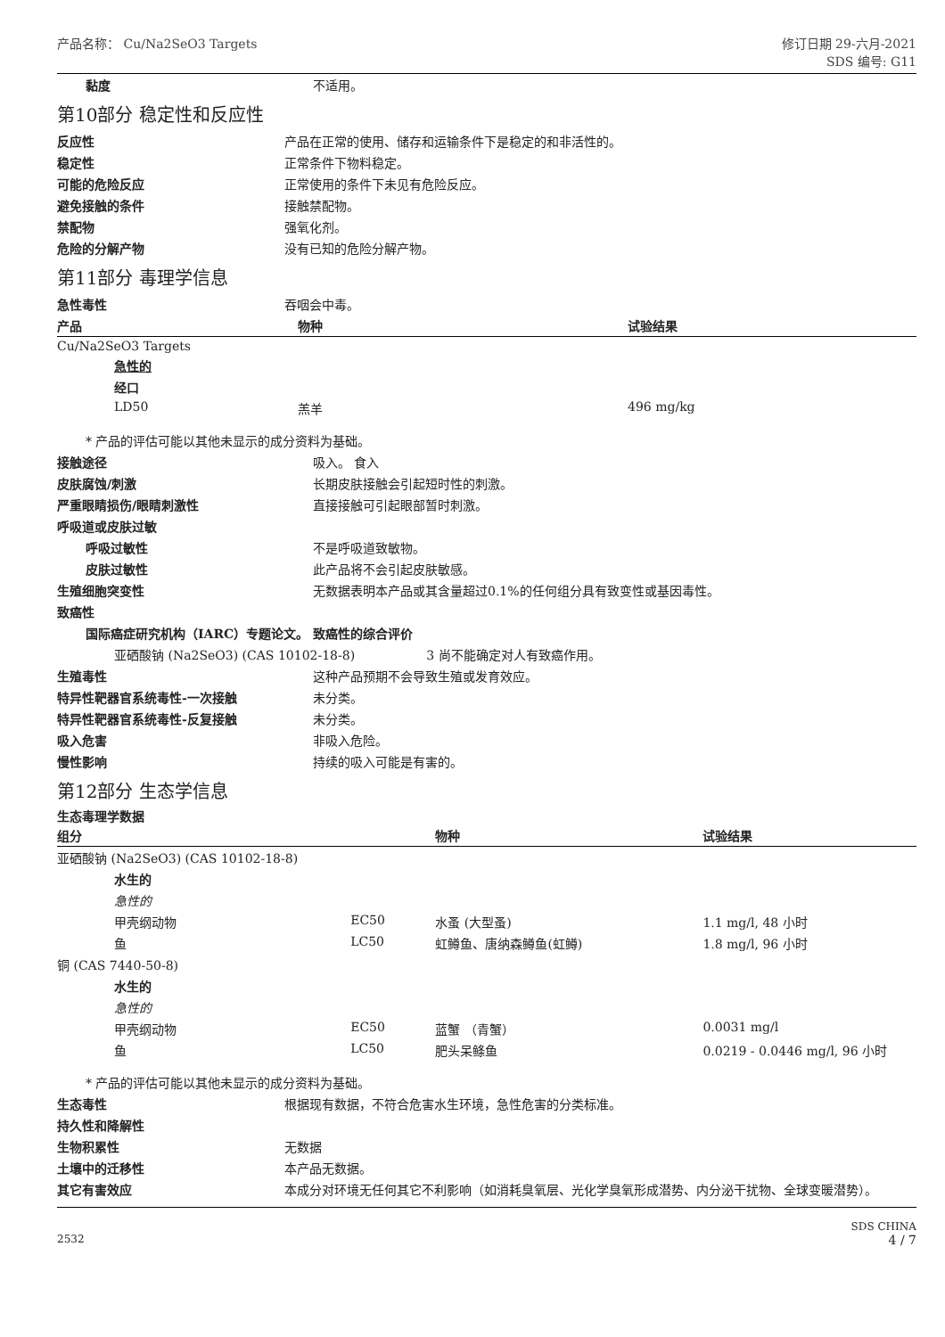产品名称： Cu/Na2SeO3 Targets 修订日期 29-六月-2021
SDS 编号: G11
| 黏度 | 不适用。 |
第10部分 稳定性和反应性
| 反应性 | 产品在正常的使用、储存和运输条件下是稳定的和非活性的。 |
| 稳定性 | 正常条件下物料稳定。 |
| 可能的危险反应 | 正常使用的条件下未见有危险反应。 |
| 避免接触的条件 | 接触禁配物。 |
| 禁配物 | 强氧化剂。 |
| 危险的分解产物 | 没有已知的危险分解产物。 |
第11部分 毒理学信息
| 急性毒性 | 吞咽会中毒。 |
| 产品 | 物种 | 试验结果 |
| --- | --- | --- |
| Cu/Na2SeO3 Targets | | |
| 急性的 | | |
| 经口 | | |
| LD50 | 羔羊 | 496 mg/kg |
* 产品的评估可能以其他未显示的成分资料为基础。
| 接触途径 | 吸入。 食入 |
| 皮肤腐蚀/刺激 | 长期皮肤接触会引起短时性的刺激。 |
| 严重眼睛损伤/眼睛刺激性 | 直接接触可引起眼部暂时刺激。 |
| 呼吸道或皮肤过敏 | |
| 呼吸过敏性 | 不是呼吸道致敏物。 |
| 皮肤过敏性 | 此产品将不会引起皮肤敏感。 |
| 生殖细胞突变性 | 无数据表明本产品或其含量超过0.1%的任何组分具有致变性或基因毒性。 |
| 致癌性 | |
| 国际癌症研究机构（IARC）专题论文。 致癌性的综合评价 | |
| 亚硒酸钠 (Na2SeO3) (CAS 10102-18-8) 3 尚不能确定对人有致癌作用。 | |
| 生殖毒性 | 这种产品预期不会导致生殖或发育效应。 |
| 特异性靶器官系统毒性-一次接触 | 未分类。 |
| 特异性靶器官系统毒性-反复接触 | 未分类。 |
| 吸入危害 | 非吸入危险。 |
| 慢性影响 | 持续的吸入可能是有害的。 |
第12部分 生态学信息
生态毒理学数据
| 组分 | | 物种 | 试验结果 |
| --- | --- | --- | --- |
| 亚硒酸钠 (Na2SeO3) (CAS 10102-18-8) | | | |
| 水生的 | | | |
| 急性的 | | | |
| 甲壳纲动物 | EC50 | 水蚤 (大型蚤) | 1.1 mg/l, 48 小时 |
| 鱼 | LC50 | 虹鳟鱼、唐纳森鳟鱼(虹鳟) | 1.8 mg/l, 96 小时 |
| 铜 (CAS 7440-50-8) | | | |
| 水生的 | | | |
| 急性的 | | | |
| 甲壳纲动物 | EC50 | 蓝蟹 （青蟹） | 0.0031 mg/l |
| 鱼 | LC50 | 肥头呆鲦鱼 | 0.0219 - 0.0446 mg/l, 96 小时 |
* 产品的评估可能以其他未显示的成分资料为基础。
| 生态毒性 | 根据现有数据，不符合危害水生环境，急性危害的分类标准。 |
| 持久性和降解性 | |
| 生物积累性 | 无数据 |
| 土壤中的迁移性 | 本产品无数据。 |
| 其它有害效应 | 本成分对环境无任何其它不利影响（如消耗臭氧层、光化学臭氧形成潜势、内分泌干扰物、全球变暖潜势）。 |
2532
SDS CHINA
4 / 7